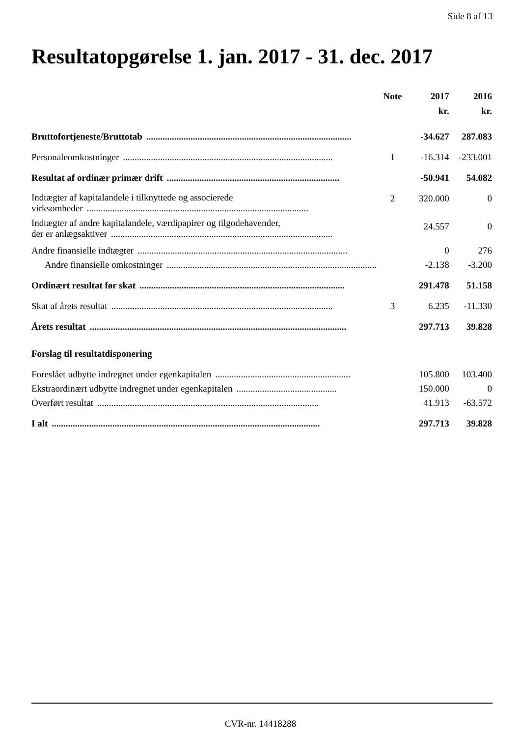Side 8 af 13
Resultatopgørelse 1. jan. 2017 - 31. dec. 2017
| | Note | 2017 | 2016 |
| --- | --- | --- | --- |
| | | kr. | kr. |
| Bruttofortjeneste/Bruttotab ........................................................................................ | | -34.627 | 287.083 |
| Personaleomkostninger .......................................................................................... | 1 | -16.314 | -233.001 |
| Resultat af ordinær primær drift .......................................................................... | | -50.941 | 54.082 |
| Indtægter af kapitalandele i tilknyttede og associerede virksomheder ............................................................................................... | 2 | 320.000 | 0 |
| Indtægter af andre kapitalandele, værdipapirer og tilgodehavender, der er anlægsaktiver ............................................................................................... | | 24.557 | 0 |
| Andre finansielle indtægter .......................................................................................... | | 0 | 276 |
| Andre finansielle omkostninger .......................................................................................... | | -2.138 | -3.200 |
| Ordinært resultat før skat ........................................................................................ | | 291.478 | 51.158 |
| Skat af årets resultat ............................................................................................... | 3 | 6.235 | -11.330 |
| Årets resultat .............................................................................................................. | | 297.713 | 39.828 |
| Forslag til resultatdisponering | | | |
| Foreslået udbytte indregnet under egenkapitalen .......................................................... | | 105.800 | 103.400 |
| Ekstraordinært udbytte indregnet under egenkapitalen ........................................... | | 150.000 | 0 |
| Overført resultat ............................................................................................... | | 41.913 | -63.572 |
| I alt ................................................................................................................... | | 297.713 | 39.828 |
CVR-nr. 14418288